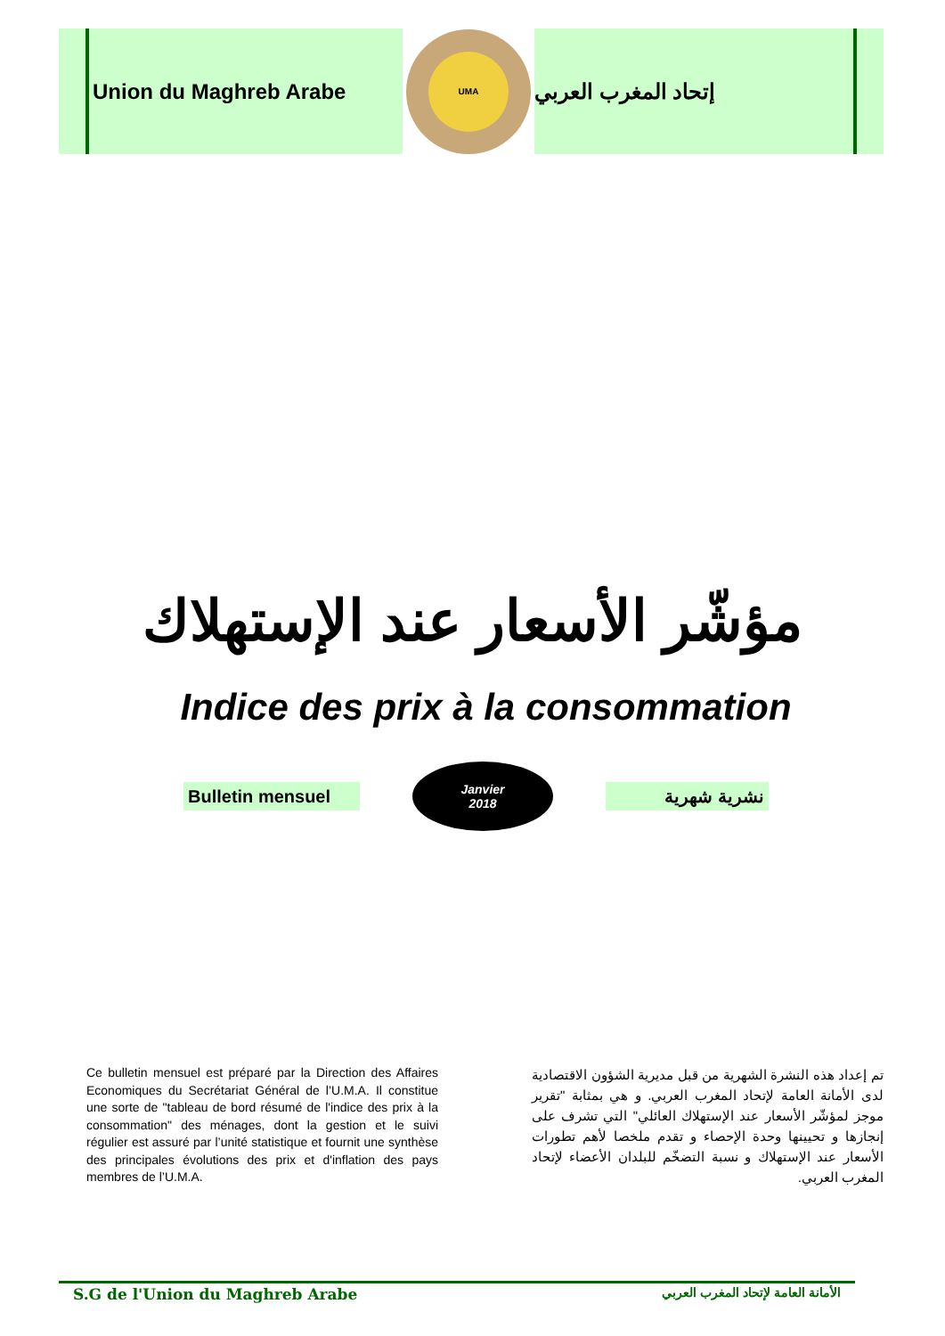Union du Maghreb Arabe
UMA
إتحاد المغرب العربي
مؤشّر الأسعار عند الإستهلاك
Indice des prix à la consommation
Bulletin mensuel
Janvier
2018
نشرية شهرية
Ce bulletin mensuel est préparé par la Direction des Affaires Economiques du Secrétariat Général de l’U.M.A. Il constitue une sorte de "tableau de bord résumé de l'indice des prix à la consommation" des ménages, dont la gestion et le suivi régulier est assuré par l’unité statistique et fournit une synthèse des principales évolutions des prix et d'inflation des pays membres de l’U.M.A.
تم إعداد هذه النشرة الشهرية من قبل مديرية الشؤون الاقتصادية لدى الأمانة العامة لإتحاد المغرب العربي. و هي بمثابة "تقرير موجز لمؤشّر الأسعار عند الإستهلاك العائلي" التي تشرف على إنجازها و تحيينها وحدة الإحصاء و تقدم ملخصا لأهم تطورات الأسعار عند الإستهلاك و نسبة التضخّم للبلدان الأعضاء لإتحاد المغرب العربي.
S.G de l'Union du Maghreb Arabe الأمانة العامة لإتحاد المغرب العربي